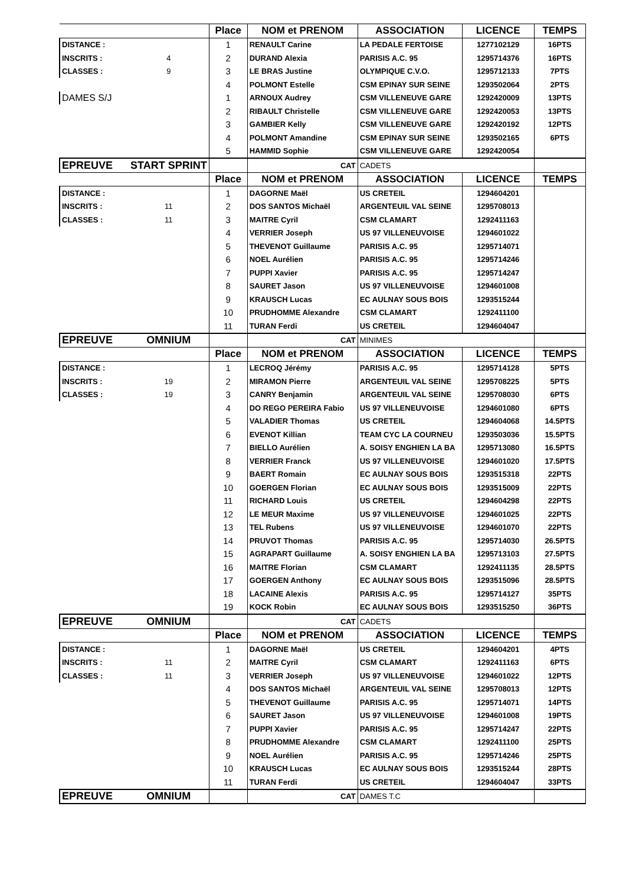| | | Place | NOM et PRENOM | ASSOCIATION | LICENCE | TEMPS |
| DISTANCE : | | 1 | RENAULT Carine | LA PEDALE FERTOISE | 1277102129 | 16PTS |
| INSCRITS : | 4 | 2 | DURAND Alexia | PARISIS A.C. 95 | 1295714376 | 16PTS |
| CLASSES : | 9 | 3 | LE BRAS Justine | OLYMPIQUE C.V.O. | 1295712133 | 7PTS |
| | | 4 | POLMONT Estelle | CSM EPINAY SUR SEINE | 1293502064 | 2PTS |
| DAMES S/J | | 1 | ARNOUX Audrey | CSM VILLENEUVE GARE | 1292420009 | 13PTS |
| | | 2 | RIBAULT Christelle | CSM VILLENEUVE GARE | 1292420053 | 13PTS |
| | | 3 | GAMBIER Kelly | CSM VILLENEUVE GARE | 1292420192 | 12PTS |
| | | 4 | POLMONT Amandine | CSM EPINAY SUR SEINE | 1293502165 | 6PTS |
| | | 5 | HAMMID Sophie | CSM VILLENEUVE GARE | 1292420054 | |
| EPREUVE | START SPRINT | | CAT | CADETS | | |
| | | Place | NOM et PRENOM | ASSOCIATION | LICENCE | TEMPS |
| DISTANCE : | | 1 | DAGORNE Maël | US CRETEIL | 1294604201 | |
| INSCRITS : | 11 | 2 | DOS SANTOS Michaël | ARGENTEUIL VAL SEINE | 1295708013 | |
| CLASSES : | 11 | 3 | MAITRE Cyril | CSM CLAMART | 1292411163 | |
| | | 4 | VERRIER Joseph | US 97 VILLENEUVOISE | 1294601022 | |
| | | 5 | THEVENOT Guillaume | PARISIS A.C. 95 | 1295714071 | |
| | | 6 | NOEL Aurélien | PARISIS A.C. 95 | 1295714246 | |
| | | 7 | PUPPI Xavier | PARISIS A.C. 95 | 1295714247 | |
| | | 8 | SAURET Jason | US 97 VILLENEUVOISE | 1294601008 | |
| | | 9 | KRAUSCH Lucas | EC AULNAY SOUS BOIS | 1293515244 | |
| | | 10 | PRUDHOMME Alexandre | CSM CLAMART | 1292411100 | |
| | | 11 | TURAN Ferdi | US CRETEIL | 1294604047 | |
| EPREUVE | OMNIUM | | CAT | MINIMES | | |
| | | Place | NOM et PRENOM | ASSOCIATION | LICENCE | TEMPS |
| DISTANCE : | | 1 | LECROQ Jérémy | PARISIS A.C. 95 | 1295714128 | 5PTS |
| INSCRITS : | 19 | 2 | MIRAMON Pierre | ARGENTEUIL VAL SEINE | 1295708225 | 5PTS |
| CLASSES : | 19 | 3 | CANRY Benjamin | ARGENTEUIL VAL SEINE | 1295708030 | 6PTS |
| | | 4 | DO REGO PEREIRA Fabio | US 97 VILLENEUVOISE | 1294601080 | 6PTS |
| | | 5 | VALADIER Thomas | US CRETEIL | 1294604068 | 14.5PTS |
| | | 6 | EVENOT Killian | TEAM CYC LA COURNEU | 1293503036 | 15.5PTS |
| | | 7 | BIELLO Aurélien | A. SOISY ENGHIEN LA BA | 1295713080 | 16.5PTS |
| | | 8 | VERRIER Franck | US 97 VILLENEUVOISE | 1294601020 | 17.5PTS |
| | | 9 | BAERT Romain | EC AULNAY SOUS BOIS | 1293515318 | 22PTS |
| | | 10 | GOERGEN Florian | EC AULNAY SOUS BOIS | 1293515009 | 22PTS |
| | | 11 | RICHARD Louis | US CRETEIL | 1294604298 | 22PTS |
| | | 12 | LE MEUR Maxime | US 97 VILLENEUVOISE | 1294601025 | 22PTS |
| | | 13 | TEL Rubens | US 97 VILLENEUVOISE | 1294601070 | 22PTS |
| | | 14 | PRUVOT Thomas | PARISIS A.C. 95 | 1295714030 | 26.5PTS |
| | | 15 | AGRAPART Guillaume | A. SOISY ENGHIEN LA BA | 1295713103 | 27.5PTS |
| | | 16 | MAITRE Florian | CSM CLAMART | 1292411135 | 28.5PTS |
| | | 17 | GOERGEN Anthony | EC AULNAY SOUS BOIS | 1293515096 | 28.5PTS |
| | | 18 | LACAINE Alexis | PARISIS A.C. 95 | 1295714127 | 35PTS |
| | | 19 | KOCK Robin | EC AULNAY SOUS BOIS | 1293515250 | 36PTS |
| EPREUVE | OMNIUM | | CAT | CADETS | | |
| | | Place | NOM et PRENOM | ASSOCIATION | LICENCE | TEMPS |
| DISTANCE : | | 1 | DAGORNE Maël | US CRETEIL | 1294604201 | 4PTS |
| INSCRITS : | 11 | 2 | MAITRE Cyril | CSM CLAMART | 1292411163 | 6PTS |
| CLASSES : | 11 | 3 | VERRIER Joseph | US 97 VILLENEUVOISE | 1294601022 | 12PTS |
| | | 4 | DOS SANTOS Michaël | ARGENTEUIL VAL SEINE | 1295708013 | 12PTS |
| | | 5 | THEVENOT Guillaume | PARISIS A.C. 95 | 1295714071 | 14PTS |
| | | 6 | SAURET Jason | US 97 VILLENEUVOISE | 1294601008 | 19PTS |
| | | 7 | PUPPI Xavier | PARISIS A.C. 95 | 1295714247 | 22PTS |
| | | 8 | PRUDHOMME Alexandre | CSM CLAMART | 1292411100 | 25PTS |
| | | 9 | NOEL Aurélien | PARISIS A.C. 95 | 1295714246 | 25PTS |
| | | 10 | KRAUSCH Lucas | EC AULNAY SOUS BOIS | 1293515244 | 28PTS |
| | | 11 | TURAN Ferdi | US CRETEIL | 1294604047 | 33PTS |
| EPREUVE | OMNIUM | | CAT | DAMES T.C | | |